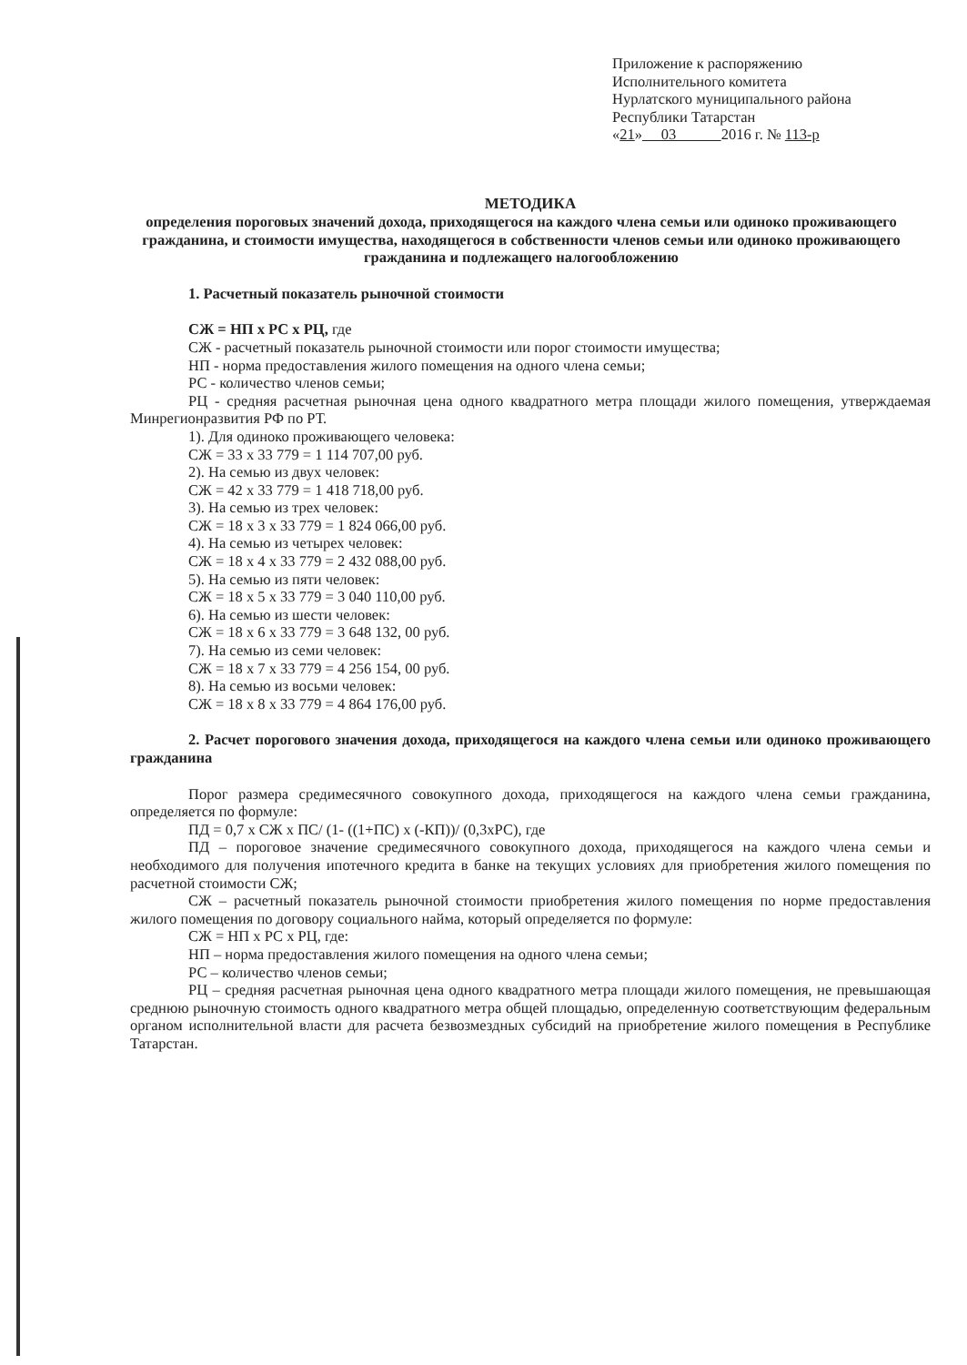Приложение к распоряжению
Исполнительного комитета
Нурлатского муниципального района
Республики Татарстан
«21» 03 2016 г. № 113-р
МЕТОДИКА
определения пороговых значений дохода, приходящегося на каждого члена семьи или одиноко проживающего гражданина, и стоимости имущества, находящегося в собственности членов семьи или одиноко проживающего гражданина и подлежащего налогообложению
1. Расчетный показатель рыночной стоимости
СЖ = НП х РС х РЦ, где
СЖ - расчетный показатель рыночной стоимости или порог стоимости имущества;
НП - норма предоставления жилого помещения на одного члена семьи;
РС - количество членов семьи;
РЦ - средняя расчетная рыночная цена одного квадратного метра площади жилого помещения, утверждаемая Минрегионразвития РФ по РТ.
1). Для одиноко проживающего человека:
СЖ = 33 х 33 779 = 1 114 707,00 руб.
2). На семью из двух человек:
СЖ = 42 х 33 779 = 1 418 718,00 руб.
3). На семью из трех человек:
СЖ = 18 х 3 х 33 779 = 1 824 066,00 руб.
4). На семью из четырех человек:
СЖ = 18 х 4 х 33 779 = 2 432 088,00 руб.
5). На семью из пяти человек:
СЖ = 18 х 5 х 33 779 = 3 040 110,00 руб.
6). На семью из шести человек:
СЖ = 18 х 6 х 33 779 = 3 648 132, 00 руб.
7). На семью из семи человек:
СЖ = 18 х 7 х 33 779 = 4 256 154, 00 руб.
8). На семью из восьми человек:
СЖ = 18 х 8 х 33 779 = 4 864 176,00 руб.
2. Расчет порогового значения дохода, приходящегося на каждого члена семьи или одиноко проживающего гражданина
Порог размера средимесячного совокупного дохода, приходящегося на каждого члена семьи гражданина, определяется по формуле:
ПД = 0,7 х СЖ х ПС/ (1- ((1+ПС) х (-КП))/ (0,3хРС), где
ПД – пороговое значение средимесячного совокупного дохода, приходящегося на каждого члена семьи и необходимого для получения ипотечного кредита в банке на текущих условиях для приобретения жилого помещения по расчетной стоимости СЖ;
СЖ – расчетный показатель рыночной стоимости приобретения жилого помещения по норме предоставления жилого помещения по договору социального найма, который определяется по формуле:
СЖ = НП х РС х РЦ, где:
НП – норма предоставления жилого помещения на одного члена семьи;
РС – количество членов семьи;
РЦ – средняя расчетная рыночная цена одного квадратного метра площади жилого помещения, не превышающая среднюю рыночную стоимость одного квадратного метра общей площадью, определенную соответствующим федеральным органом исполнительной власти для расчета безвозмездных субсидий на приобретение жилого помещения в Республике Татарстан.